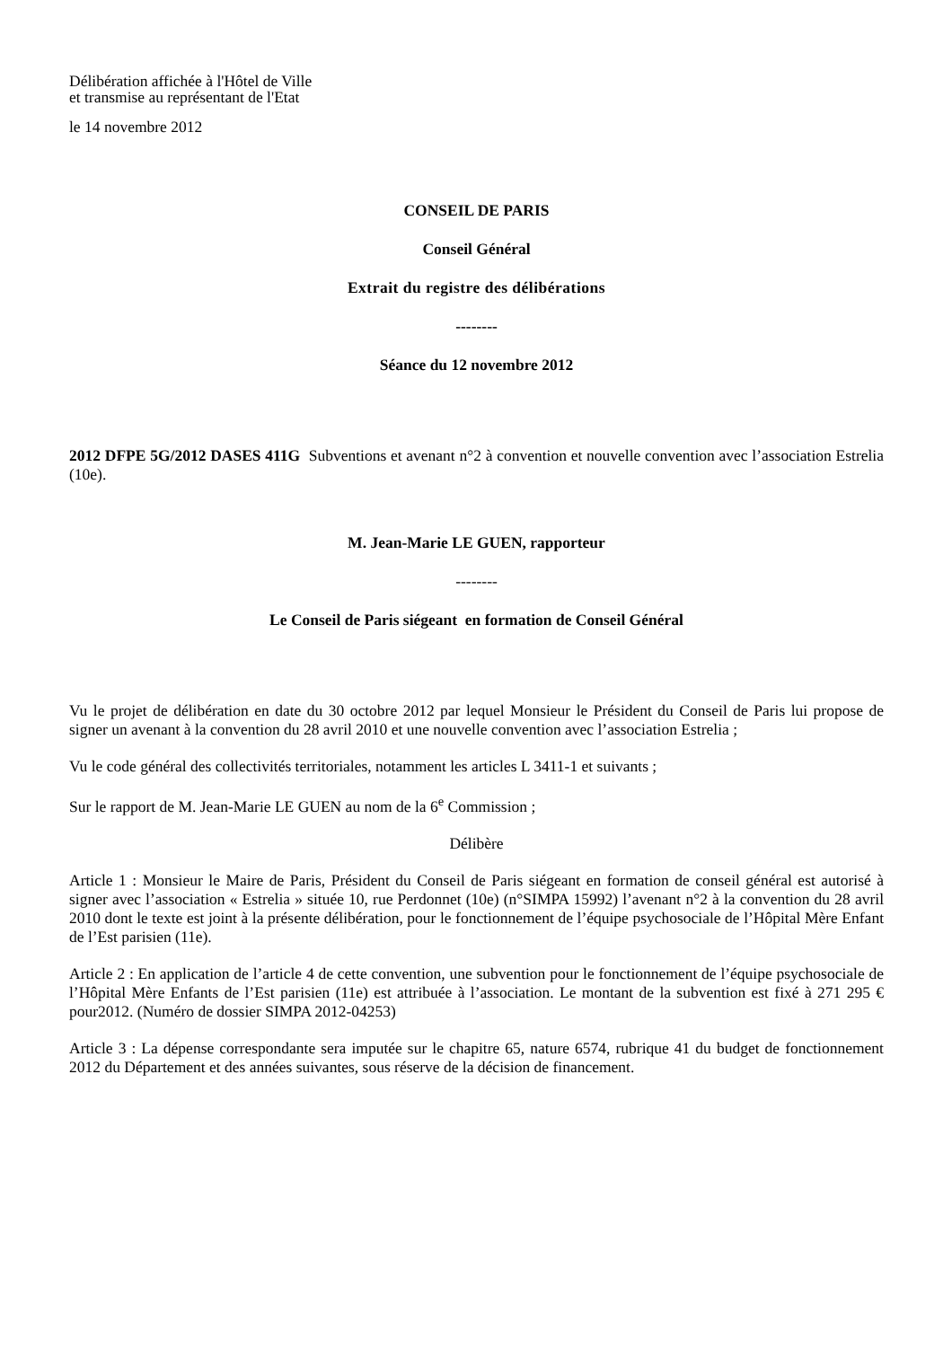Délibération affichée à l'Hôtel de Ville
et transmise au représentant de l'Etat
le 14 novembre 2012
CONSEIL DE PARIS
Conseil Général
Extrait du registre des délibérations
--------
Séance du 12 novembre 2012
2012 DFPE 5G/2012 DASES 411G Subventions et avenant n°2 à convention et nouvelle convention avec l’association Estrelia (10e).
M. Jean-Marie LE GUEN, rapporteur
--------
Le Conseil de Paris siégeant en formation de Conseil Général
Vu le projet de délibération en date du 30 octobre 2012 par lequel Monsieur le Président du Conseil de Paris lui propose de signer un avenant à la convention du 28 avril 2010 et une nouvelle convention avec l’association Estrelia ;
Vu le code général des collectivités territoriales, notamment les articles L 3411-1 et suivants ;
Sur le rapport de M. Jean-Marie LE GUEN au nom de la 6<sup>e</sup> Commission ;
Délibère
Article 1 : Monsieur le Maire de Paris, Président du Conseil de Paris siégeant en formation de conseil général est autorisé à signer avec l’association « Estrelia » située 10, rue Perdonnet (10e) (n°SIMPA 15992) l’avenant n°2 à la convention du 28 avril 2010 dont le texte est joint à la présente délibération, pour le fonctionnement de l’équipe psychosociale de l’Hôpital Mère Enfant de l’Est parisien (11e).
Article 2 : En application de l’article 4 de cette convention, une subvention pour le fonctionnement de l’équipe psychosociale de l’Hôpital Mère Enfants de l’Est parisien (11e) est attribuée à l’association. Le montant de la subvention est fixé à 271 295 € pour2012. (Numéro de dossier SIMPA 2012-04253)
Article 3 : La dépense correspondante sera imputée sur le chapitre 65, nature 6574, rubrique 41 du budget de fonctionnement 2012 du Département et des années suivantes, sous réserve de la décision de financement.